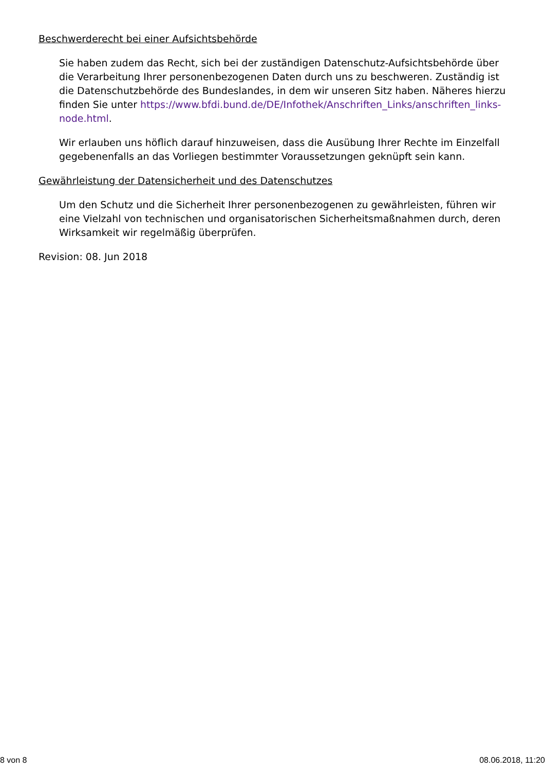Beschwerderecht bei einer Aufsichtsbehörde
Sie haben zudem das Recht, sich bei der zuständigen Datenschutz-Aufsichtsbehörde über die Verarbeitung Ihrer personenbezogenen Daten durch uns zu beschweren. Zuständig ist die Datenschutzbehörde des Bundeslandes, in dem wir unseren Sitz haben. Näheres hierzu finden Sie unter https://www.bfdi.bund.de/DE/Infothek/Anschriften_Links/anschriften_links-node.html.
Wir erlauben uns höflich darauf hinzuweisen, dass die Ausübung Ihrer Rechte im Einzelfall gegebenenfalls an das Vorliegen bestimmter Voraussetzungen geknüpft sein kann.
Gewährleistung der Datensicherheit und des Datenschutzes
Um den Schutz und die Sicherheit Ihrer personenbezogenen zu gewährleisten, führen wir eine Vielzahl von technischen und organisatorischen Sicherheitsmaßnahmen durch, deren Wirksamkeit wir regelmäßig überprüfen.
Revision: 08. Jun 2018
8 von 8 08.06.2018, 11:20